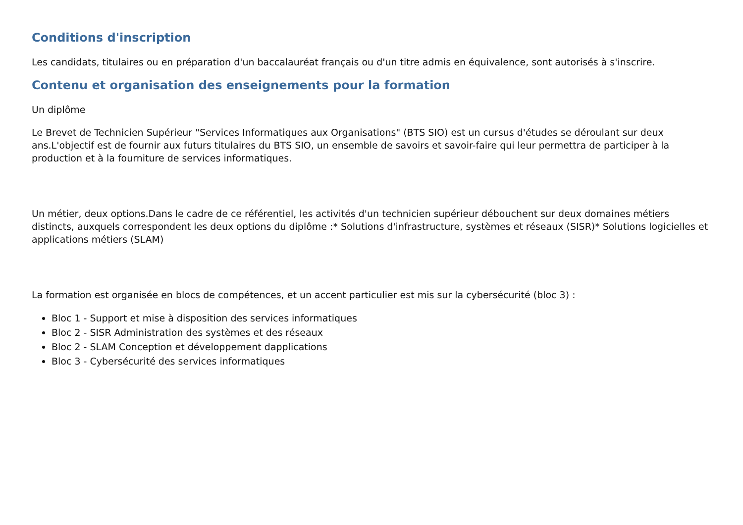Conditions d'inscription
Les candidats, titulaires ou en préparation d'un baccalauréat français ou d'un titre admis en équivalence, sont autorisés à s'inscrire.
Contenu et organisation des enseignements pour la formation
Un diplôme
Le Brevet de Technicien Supérieur "Services Informatiques aux Organisations" (BTS SIO) est un cursus d'études se déroulant sur deux ans.L'objectif est de fournir aux futurs titulaires du BTS SIO, un ensemble de savoirs et savoir-faire qui leur permettra de participer à la production et à la fourniture de services informatiques.
Un métier, deux options.Dans le cadre de ce référentiel, les activités d'un technicien supérieur débouchent sur deux domaines métiers distincts, auxquels correspondent les deux options du diplôme :* Solutions d'infrastructure, systèmes et réseaux (SISR)* Solutions logicielles et applications métiers (SLAM)
La formation est organisée en blocs de compétences, et un accent particulier est mis sur la cybersécurité (bloc 3) :
Bloc 1 - Support et mise à disposition des services informatiques
Bloc 2 - SISR Administration des systèmes et des réseaux
Bloc 2 - SLAM Conception et développement dapplications
Bloc 3 - Cybersécurité des services informatiques